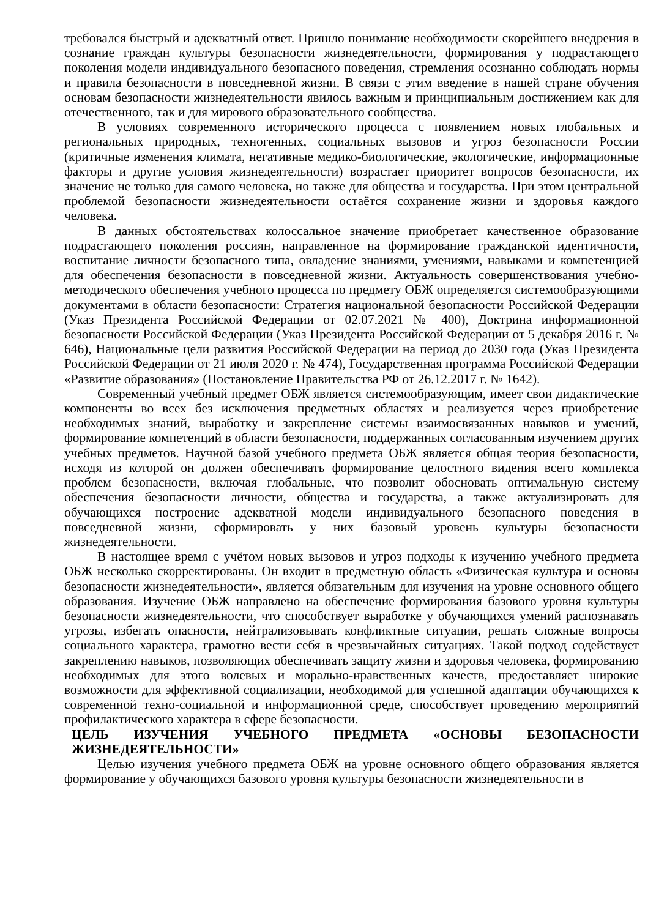требовался быстрый и адекватный ответ. Пришло понимание необходимости скорейшего внедрения в сознание граждан культуры безопасности жизнедеятельности, формирования у подрастающего поколения модели индивидуального безопасного поведения, стремления осознанно соблюдать нормы и правила безопасности в повседневной жизни. В связи с этим введение в нашей стране обучения основам безопасности жизнедеятельности явилось важным и принципиальным достижением как для отечественного, так и для мирового образовательного сообщества.
В условиях современного исторического процесса с появлением новых глобальных и региональных природных, техногенных, социальных вызовов и угроз безопасности России (критичные изменения климата, негативные медико-биологические, экологические, информационные факторы и другие условия жизнедеятельности) возрастает приоритет вопросов безопасности, их значение не только для самого человека, но также для общества и государства. При этом центральной проблемой безопасности жизнедеятельности остаётся сохранение жизни и здоровья каждого человека.
В данных обстоятельствах колоссальное значение приобретает качественное образование подрастающего поколения россиян, направленное на формирование гражданской идентичности, воспитание личности безопасного типа, овладение знаниями, умениями, навыками и компетенцией для обеспечения безопасности в повседневной жизни. Актуальность совершенствования учебно-методического обеспечения учебного процесса по предмету ОБЖ определяется системообразующими документами в области безопасности: Стратегия национальной безопасности Российской Федерации (Указ Президента Российской Федерации от 02.07.2021 № 400), Доктрина информационной безопасности Российской Федерации (Указ Президента Российской Федерации от 5 декабря 2016 г. № 646), Национальные цели развития Российской Федерации на период до 2030 года (Указ Президента Российской Федерации от 21 июля 2020 г. № 474), Государственная программа Российской Федерации «Развитие образования» (Постановление Правительства РФ от 26.12.2017 г. № 1642).
Современный учебный предмет ОБЖ является системообразующим, имеет свои дидактические компоненты во всех без исключения предметных областях и реализуется через приобретение необходимых знаний, выработку и закрепление системы взаимосвязанных навыков и умений, формирование компетенций в области безопасности, поддержанных согласованным изучением других учебных предметов. Научной базой учебного предмета ОБЖ является общая теория безопасности, исходя из которой он должен обеспечивать формирование целостного видения всего комплекса проблем безопасности, включая глобальные, что позволит обосновать оптимальную систему обеспечения безопасности личности, общества и государства, а также актуализировать для обучающихся построение адекватной модели индивидуального безопасного поведения в повседневной жизни, сформировать у них базовый уровень культуры безопасности жизнедеятельности.
В настоящее время с учётом новых вызовов и угроз подходы к изучению учебного предмета ОБЖ несколько скорректированы. Он входит в предметную область «Физическая культура и основы безопасности жизнедеятельности», является обязательным для изучения на уровне основного общего образования. Изучение ОБЖ направлено на обеспечение формирования базового уровня культуры безопасности жизнедеятельности, что способствует выработке у обучающихся умений распознавать угрозы, избегать опасности, нейтрализовывать конфликтные ситуации, решать сложные вопросы социального характера, грамотно вести себя в чрезвычайных ситуациях. Такой подход содействует закреплению навыков, позволяющих обеспечивать защиту жизни и здоровья человека, формированию необходимых для этого волевых и морально-нравственных качеств, предоставляет широкие возможности для эффективной социализации, необходимой для успешной адаптации обучающихся к современной техно-социальной и информационной среде, способствует проведению мероприятий профилактического характера в сфере безопасности.
ЦЕЛЬ ИЗУЧЕНИЯ УЧЕБНОГО ПРЕДМЕТА «ОСНОВЫ БЕЗОПАСНОСТИ ЖИЗНЕДЕЯТЕЛЬНОСТИ»
Целью изучения учебного предмета ОБЖ на уровне основного общего образования является формирование у обучающихся базового уровня культуры безопасности жизнедеятельности в